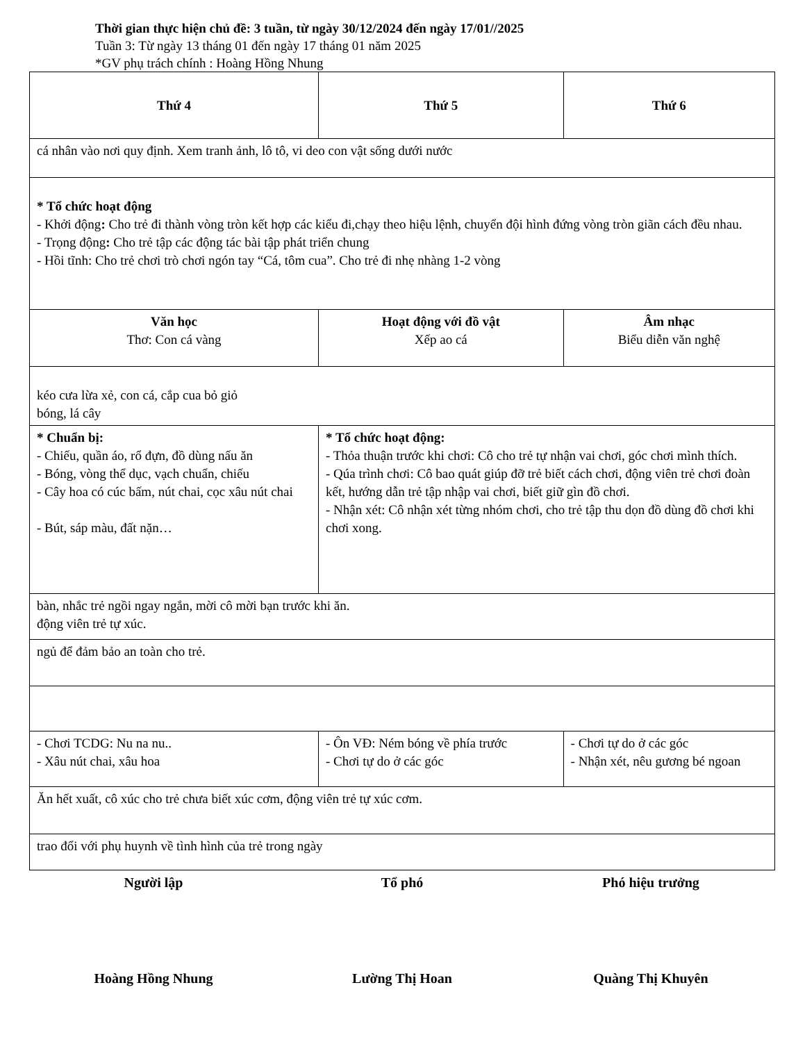Thời gian thực hiện chủ đề: 3 tuần, từ ngày 30/12/2024 đến ngày 17/01//2025
Tuần 3: Từ ngày 13 tháng 01 đến ngày 17 tháng 01 năm 2025
*GV phụ trách chính : Hoàng Hồng Nhung
| Thứ 4 | Thứ 5 | Thứ 6 |
| cá nhân vào nơi quy định. Xem tranh ảnh, lô tô, vi deo con vật sống dưới nước | | |
| * Tổ chức hoạt động - Khởi động : Cho trẻ đi thành vòng tròn kết hợp các kiểu đi,chạy theo hiệu lệnh, chuyển đội hình đứng vòng tròn giãn cách đều nhau. - Trọng động : Cho trẻ tập các động tác bài tập phát triển chung - Hồi tĩnh: Cho trẻ chơi trò chơi ngón tay “Cá, tôm cua”. Cho trẻ đi nhẹ nhàng 1-2 vòng | | |
| Văn học Thơ: Con cá vàng | Hoạt động với đồ vật Xếp ao cá | Âm nhạc Biểu diễn văn nghệ |
| kéo cưa lừa xẻ, con cá, cắp cua bỏ giỏ bóng, lá cây | | |
| * Chuẩn bị: - Chiếu, quần áo, rổ đựn, đồ dùng nấu ăn - Bóng, vòng thể dục, vạch chuẩn, chiếu - Cây hoa có cúc bấm, nút chai, cọc xâu nút chai - Bút, sáp màu, đất nặn… | * Tổ chức hoạt động: - Thỏa thuận trước khi chơi: Cô cho trẻ tự nhận vai chơi, góc chơi mình thích. - Qúa trình chơi: Cô bao quát giúp đỡ trẻ biết cách chơi, động viên trẻ chơi đoàn kết, hướng dẫn trẻ tập nhập vai chơi, biết giữ gìn đồ chơi. - Nhận xét: Cô nhận xét từng nhóm chơi, cho trẻ tập thu dọn đồ dùng đồ chơi khi chơi xong. | |
| bàn, nhắc trẻ ngồi ngay ngắn, mời cô mời bạn trước khi ăn. động viên trẻ tự xúc. | | |
| ngủ để đảm bảo an toàn cho trẻ. | | |
| - Chơi TCDG: Nu na nu.. - Xâu nút chai, xâu hoa | - Ôn VĐ: Ném bóng về phía trước - Chơi tự do ở các góc | - Chơi tự do ở các góc - Nhận xét, nêu gương bé ngoan |
| Ăn hết xuất, cô xúc cho trẻ chưa biết xúc cơm, động viên trẻ tự xúc cơm. | | |
| trao đổi với phụ huynh về tình hình của trẻ trong ngày | | |
Người lập Tổ phó Phó hiệu trưởng
Hoàng Hồng Nhung Lường Thị Hoan Quàng Thị Khuyên